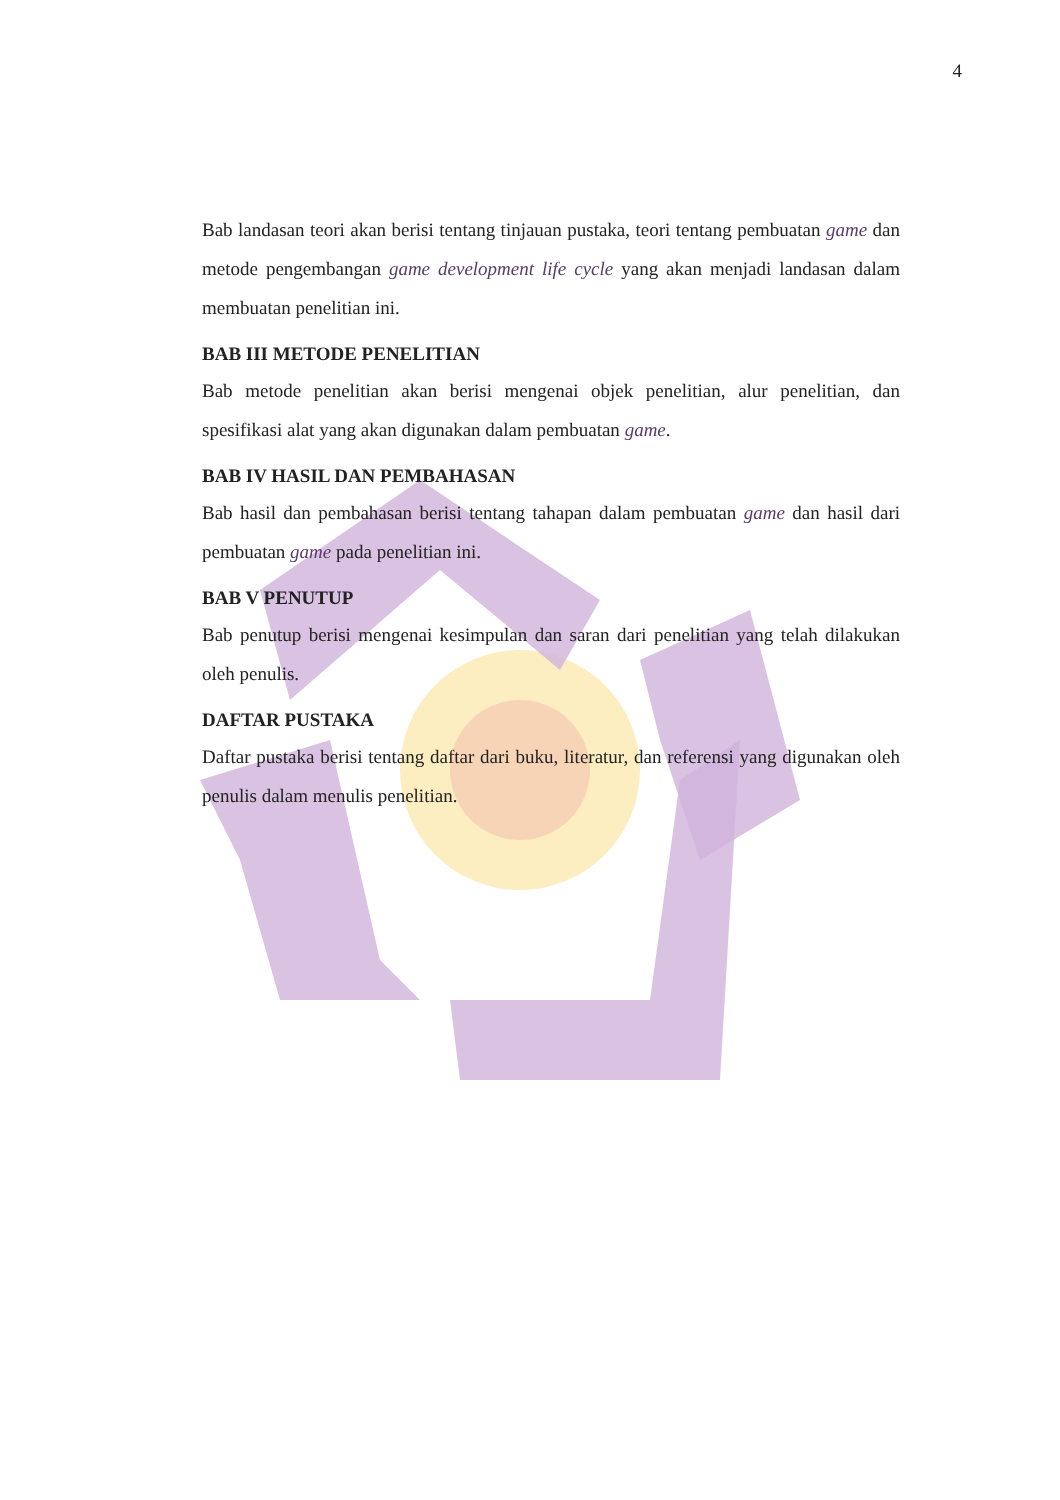4
Bab landasan teori akan berisi tentang tinjauan pustaka, teori tentang pembuatan game dan metode pengembangan game development life cycle yang akan menjadi landasan dalam membuatan penelitian ini.
BAB III METODE PENELITIAN
Bab metode penelitian akan berisi mengenai objek penelitian, alur penelitian, dan spesifikasi alat yang akan digunakan dalam pembuatan game.
BAB IV HASIL DAN PEMBAHASAN
Bab hasil dan pembahasan berisi tentang tahapan dalam pembuatan game dan hasil dari pembuatan game pada penelitian ini.
BAB V PENUTUP
Bab penutup berisi mengenai kesimpulan dan saran dari penelitian yang telah dilakukan oleh penulis.
DAFTAR PUSTAKA
Daftar pustaka berisi tentang daftar dari buku, literatur, dan referensi yang digunakan oleh penulis dalam menulis penelitian.